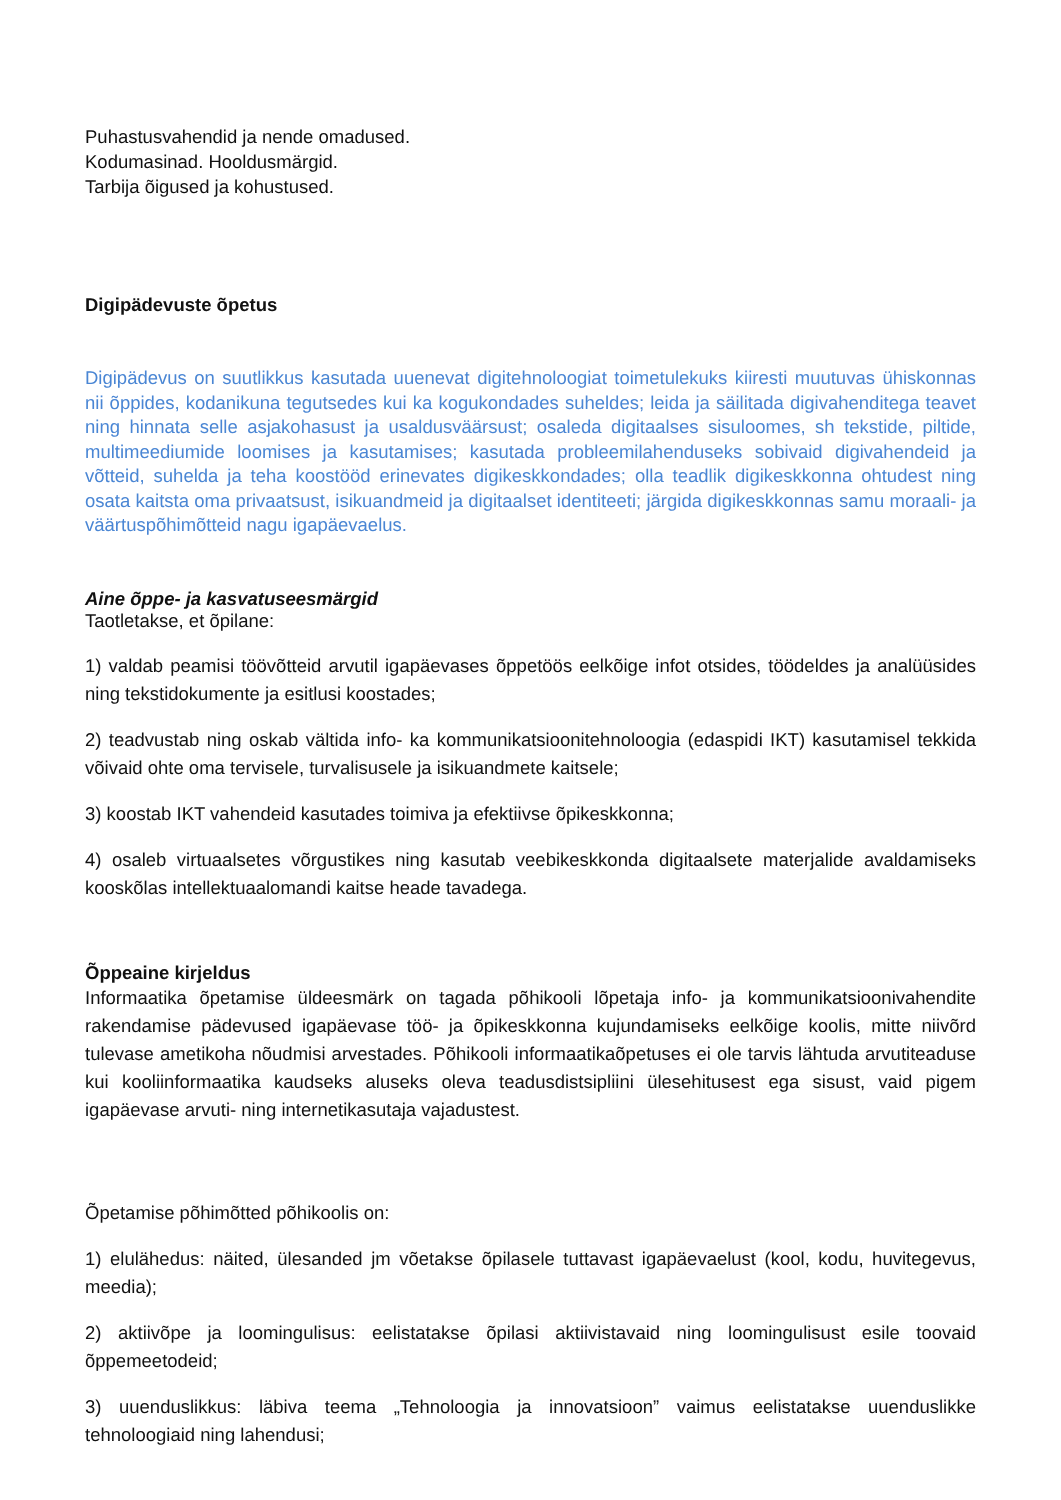Puhastusvahendid ja nende omadused.
Kodumasinad. Hooldusmärgid.
Tarbija õigused ja kohustused.
Digipädevuste õpetus
Digipädevus on suutlikkus kasutada uuenevat digitehnoloogiat toimetulekuks kiiresti muutuvas ühiskonnas nii õppides, kodanikuna tegutsedes kui ka kogukondades suheldes; leida ja säilitada digivahenditega teavet ning hinnata selle asjakohasust ja usaldusväärsust; osaleda digitaalses sisuloomes, sh tekstide, piltide, multimeediumide loomises ja kasutamises; kasutada probleemilahenduseks sobivaid digivahendeid ja võtteid, suhelda ja teha koostööd erinevates digikeskkondades; olla teadlik digikeskkonna ohtudest ning osata kaitsta oma privaatsust, isikuandmeid ja digitaalset identiteeti; järgida digikeskkonnas samu moraali- ja väärtuspõhimõtteid nagu igapäevaelus.
Aine õppe- ja kasvatuseesmärgid
Taotletakse, et õpilane:
1) valdab peamisi töövõtteid arvutil igapäevases õppetöös eelkõige infot otsides, töödeldes ja analüüsides ning tekstidokumente ja esitlusi koostades;
2) teadvustab ning oskab vältida info- ka kommunikatsioonitehnoloogia (edaspidi IKT) kasutamisel tekkida võivaid ohte oma tervisele, turvalisusele ja isikuandmete kaitsele;
3) koostab IKT vahendeid kasutades toimiva ja efektiivse õpikeskkonna;
4) osaleb virtuaalsetes võrgustikes ning kasutab veebikeskkonda digitaalsete materjalide avaldamiseks kooskõlas intellektuaalomandi kaitse heade tavadega.
Õppeaine kirjeldus
Informaatika õpetamise üldeesmärk on tagada põhikooli lõpetaja info- ja kommunikatsioonivahendite rakendamise pädevused igapäevase töö- ja õpikeskkonna kujundamiseks eelkõige koolis, mitte niivõrd tulevase ametikoha nõudmisi arvestades. Põhikooli informaatikaõpetuses ei ole tarvis lähtuda arvutiteaduse kui kooliinformaatika kaudseks aluseks oleva teadusdistsipliini ülesehitusest ega sisust, vaid pigem igapäevase arvuti- ning internetikasutaja vajadustest.
Õpetamise põhimõtted põhikoolis on:
1) elulähedus: näited, ülesanded jm võetakse õpilasele tuttavast igapäevaelust (kool, kodu, huvitegevus, meedia);
2) aktiivõpe ja loomingulisus: eelistatakse õpilasi aktiivistavaid ning loomingulisust esile toovaid õppemeetodeid;
3) uuenduslikkus: läbiva teema „Tehnoloogia ja innovatsioon” vaimus eelistatakse uuenduslikke tehnoloogiaid ning lahendusi;